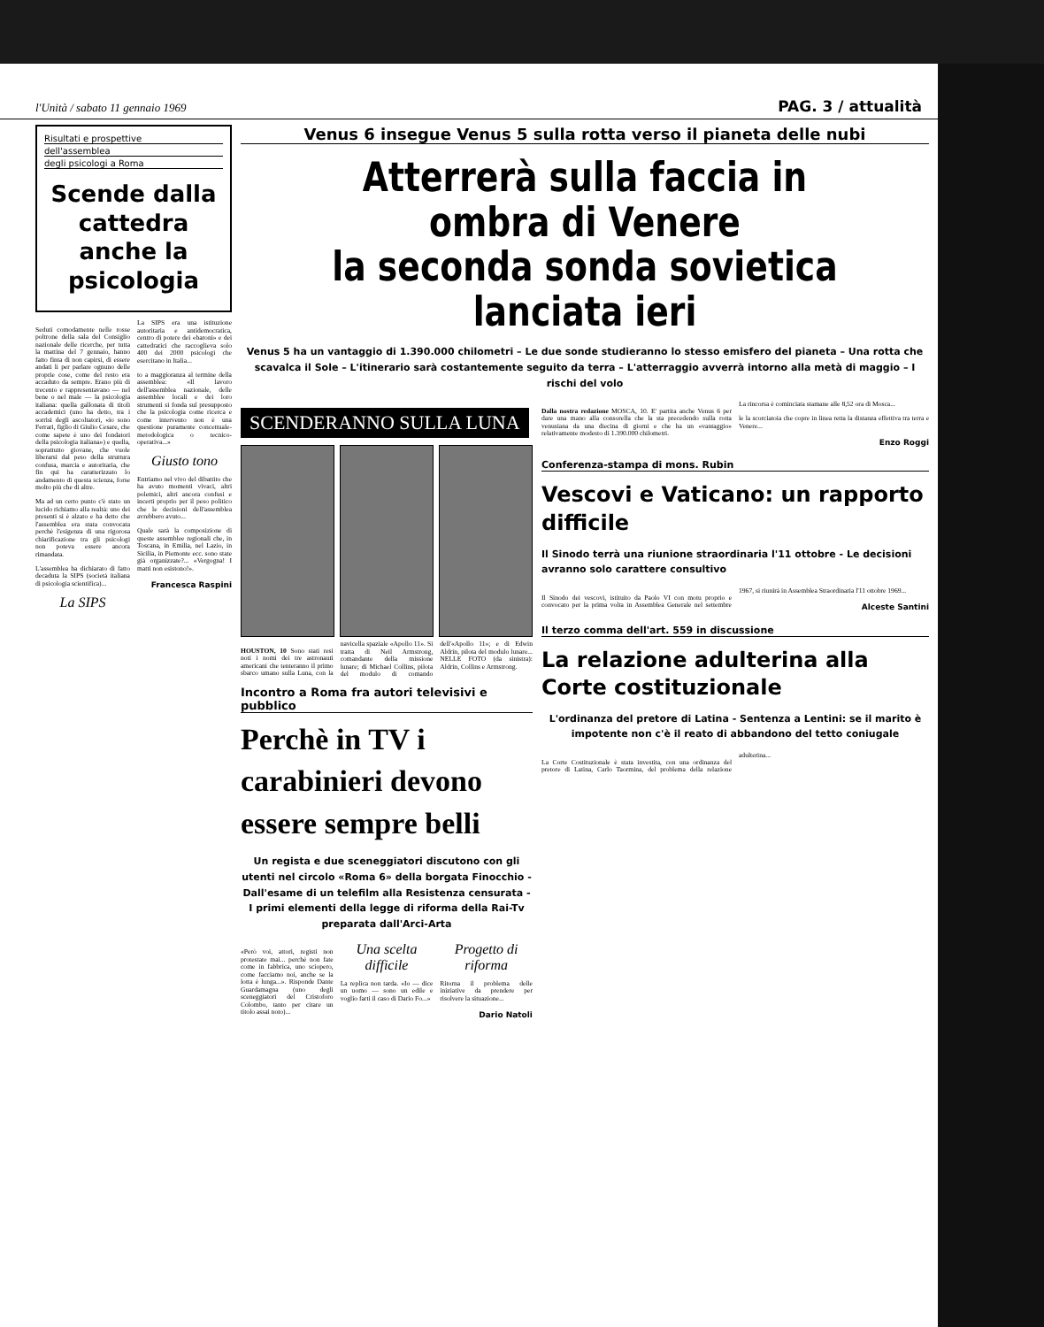l'Unità / sabato 11 gennaio 1969 PAG. 3 / attualità
Risultati e prospettive
dell'assemblea
degli psicologi a Roma
Scende dalla cattedra anche la psicologia
Seduti comodamente nelle rosse poltrone della sala del Consiglio nazionale delle ricerche, per tutta la mattina del 7 gennaio, hanno fatto finta di non capirsi, di essere andati lì per parlare ognuno delle proprie cose, come del resto era accaduto da sempre. Erano più di trecento e rappresentavano — nel bene o nel male — la psicologia italiana: quella gallonata di titoli accademici (uno ha detto, tra i sorrisi degli ascoltatori, «io sono Ferrari, figlio di Giulio Cesare, che come sapete è uno dei fondatori della psicologia italiana») e quella, soprattutto giovane, che vuole liberarsi dal peso della struttura confusa, marcia e autoritaria, che fin qui ha caratterizzato lo andamento di questa scienza, forse molto più che di altre.
Ma ad un certo punto c'è stato un lucido richiamo alla realtà: uno dei presenti si è alzato e ha detto che l'assemblea era stata convocata perchè l'esigenza di una rigorosa chiarificazione tra gli psicologi non poteva essere ancora rimandata.
L'assemblea ha dichiarato di fatto decaduta la SIPS (società italiana di psicologia scientifica)...
La SIPS
La SIPS era una istituzione autoritaria e antidemocratica, centro di potere dei «baroni» e dei cattedratici che raccoglieva solo 400 dei 2000 psicologi che esercitano in Italia...
to a maggioranza al termine della assemblea: «Il lavoro dell'assemblea nazionale, delle assemblee locali e dei loro strumenti si fonda sul presupposto che la psicologia come ricerca e come intervento non è una questione puramente concettuale-metodologica o tecnico-operativa...»
Giusto tono
Entriamo nel vivo del dibattito che ha avuto momenti vivaci, altri polemici, altri ancora confusi e incerti proprio per il peso politico che le decisioni dell'assemblea avrebbero avuto...
Quale sarà la composizione di queste assemblee regionali che, in Toscana, in Emilia, nel Lazio, in Sicilia, in Piemonte ecc. sono state già organizzate?... «Vergogna! I matti non esistono!».
Francesca Raspini
Venus 6 insegue Venus 5 sulla rotta verso il pianeta delle nubi
Atterrerà sulla faccia in ombra di Venere
la seconda sonda sovietica lanciata ieri
Venus 5 ha un vantaggio di 1.390.000 chilometri – Le due sonde studieranno lo stesso emisfero del pianeta – Una rotta che scavalca il Sole – L'itinerario sarà costantemente seguito da terra – L'atterraggio avverrà intorno alla metà di maggio – I rischi del volo
SCENDERANNO SULLA LUNA
HOUSTON, 10 Sono stati resi noti i nomi dei tre astronauti americani che tenteranno il primo sbarco umano sulla Luna, con la navicella spaziale «Apollo 11». Si tratta di Neil Armstrong, comandante della missione lunare; di Michael Collins, pilota del modulo di comando dell'«Apollo 11»; e di Edwin Aldrin, pilota del modulo lunare... NELLE FOTO (da sinistra): Aldrin, Collins e Armstrong.
Incontro a Roma fra autori televisivi e pubblico
Perchè in TV i carabinieri devono essere sempre belli
Un regista e due sceneggiatori discutono con gli utenti nel circolo «Roma 6» della borgata Finocchio - Dall'esame di un telefilm alla Resistenza censurata - I primi elementi della legge di riforma della Rai-Tv preparata dall'Arci-Arta
«Però voi, attori, registi non protestate mai... perchè non fate come in fabbrica, uno sciopero, come facciamo noi, anche se la lotta è lunga...». Risponde Dante Guardamagna (uno degli sceneggiatori del Cristoforo Colombo, tanto per citare un titolo assai noto)...
Una scelta difficile
La replica non tarda. «Io — dice un uomo — sono un edile e voglio farti il caso di Dario Fo...»
Progetto di riforma
Ritorna il problema delle iniziative da prendere per risolvere la situazione...
Dario Natoli
Dalla nostra redazione MOSCA, 10. E' partita anche Venus 6 per dare una mano alla consorella che la sta precedendo sulla rotta venusiana da una diecina di giorni e che ha un «vantaggio» relativamente modesto di 1.390.000 chilometri.
La rincorsa è cominciata stamane alle 8,52 ora di Mosca...
le la scorciatoia che copre in linea retta la distanza effettiva tra terra e Venere...
Enzo Roggi
Conferenza-stampa di mons. Rubin
Vescovi e Vaticano: un rapporto difficile
Il Sinodo terrà una riunione straordinaria l'11 ottobre - Le decisioni avranno solo carattere consultivo
Il Sinodo dei vescovi, istituito da Paolo VI con motu proprio e convocato per la prima volta in Assemblea Generale nel settembre 1967, si riunirà in Assemblea Straordinaria l'11 ottobre 1969...
Alceste Santini
Il terzo comma dell'art. 559 in discussione
La relazione adulterina alla Corte costituzionale
L'ordinanza del pretore di Latina - Sentenza a Lentini: se il marito è impotente non c'è il reato di abbandono del tetto coniugale
La Corte Costituzionale è stata investita, con una ordinanza del pretore di Latina, Carlo Taormina, del problema della relazione adulterina...